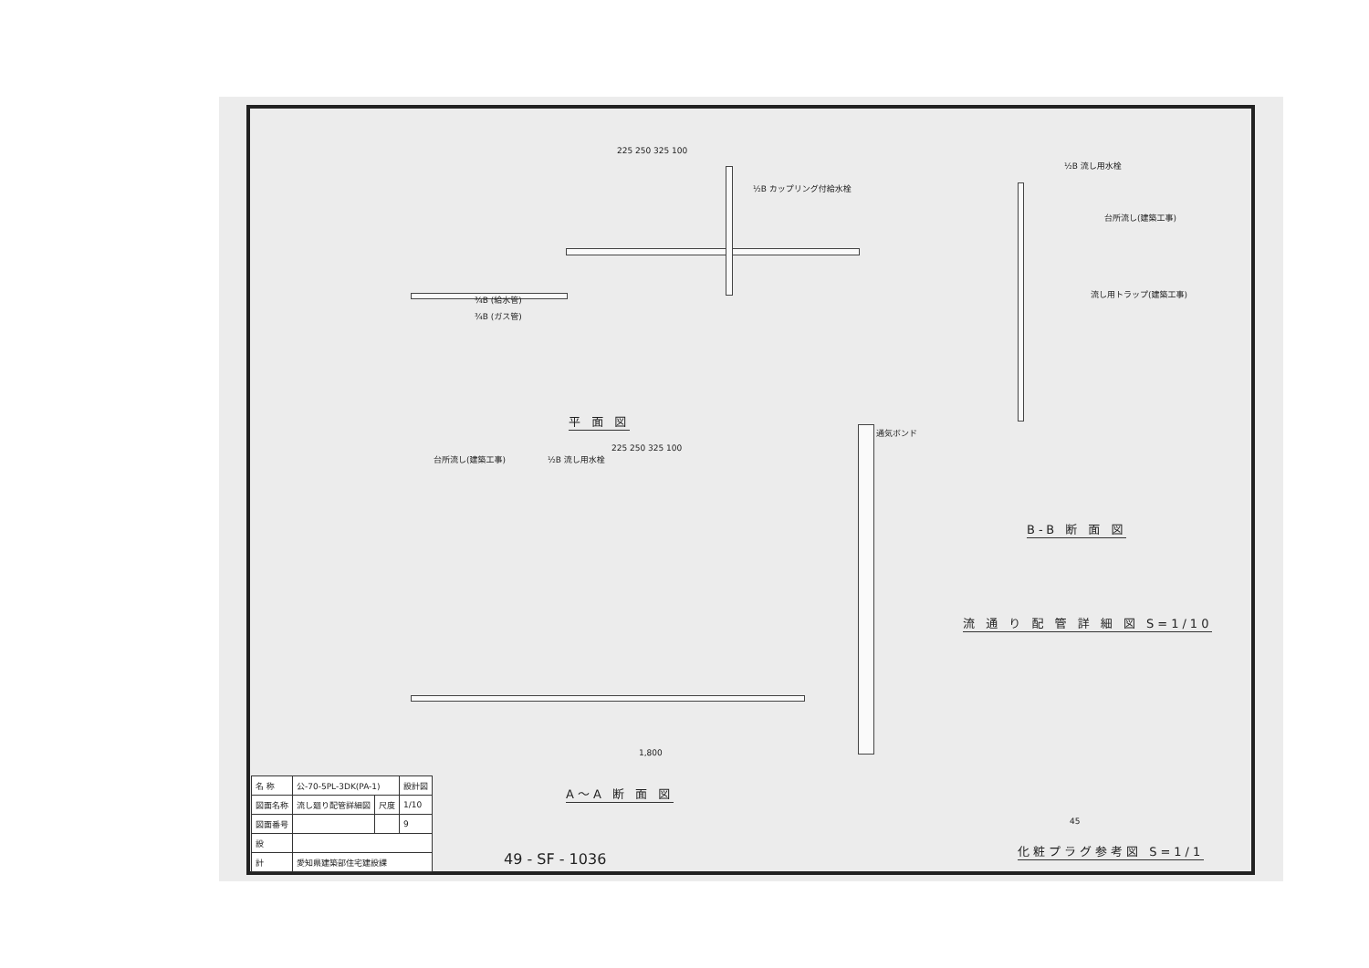225 250 325 100
½B カップリング付給水栓
¾B (給水管)
¾B (ガス管)
平 面 図
台所流し(建築工事) ½B 流し用水栓
通気ボンド
225 250 325 100
½B 流し用水栓
台所流し(建築工事)
流し用トラップ(建築工事)
B-B 断 面 図
流 通 り 配 管 詳 細 図 S=1/10
1,800
A～A 断 面 図
45
化粧プラグ参考図 S=1/1
| 名 称 | 公-70-5PL-3DK(PA-1) | | 設計図 |
| 図面名称 | 流し廻り配管詳細図 | 尺度 | 1/10 |
| 図面番号 | | | 9 |
| 設 | | | |
| 計 | 愛知県建築部住宅建設課 | | |
49 - SF - 1036